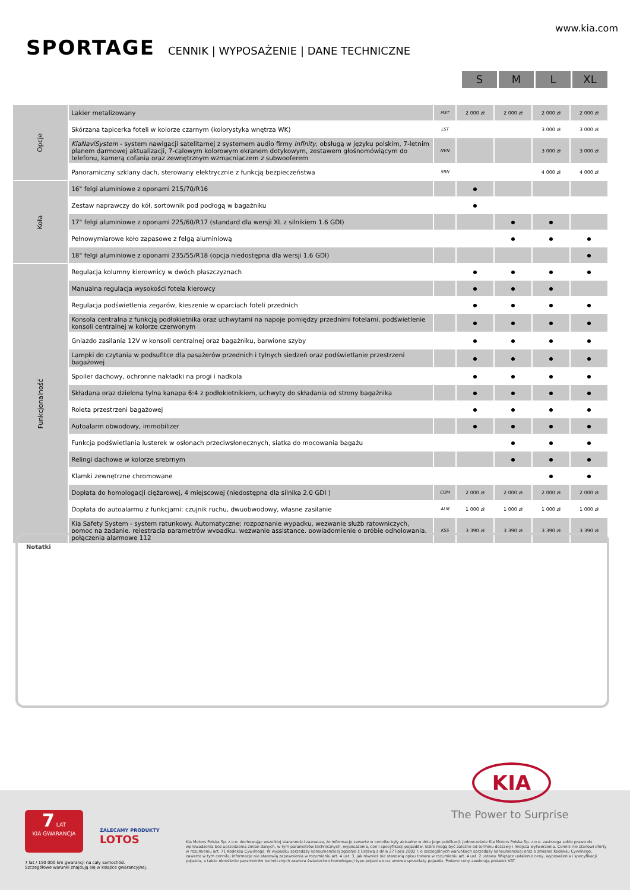www.kia.com
SPORTAGE CENNIK | WYPOSAŻENIE | DANE TECHNICZNE
S M L XL
| Opcje | Lakier metalizowany | MET | 2 000 zł | 2 000 zł | 2 000 zł | 2 000 zł |
| | Skórzana tapicerka foteli w kolorze czarnym (kolorystyka wnętrza WK) | LST | | | 3 000 zł | 3 000 zł |
| | KiaNaviSystem - system nawigacji satelitarnej z systemem audio firmy Infinity , obsługą w języku polskim, 7-letnim planem darmowej aktualizacji, 7-calowym kolorowym ekranem dotykowym, zestawem głośnomówiącym do telefonu, kamerą cofania oraz zewnętrznym wzmacniaczem z subwooferem | NVN | | | 3 000 zł | 3 000 zł |
| | Panoramiczny szklany dach, sterowany elektrycznie z funkcją bezpieczeństwa | SRN | | | 4 000 zł | 4 000 zł |
| Koła | 16" felgi aluminiowe z oponami 215/70/R16 | | ● | | | |
| | Zestaw naprawczy do kół, sortownik pod podłogą w bagażniku | | ● | | | |
| | 17" felgi aluminiowe z oponami 225/60/R17 (standard dla wersji XL z silnikiem 1.6 GDI) | | | ● | ● | |
| | Pełnowymiarowe koło zapasowe z felgą aluminiową | | | ● | ● | ● |
| | 18" felgi aluminiowe z oponami 235/55/R18 (opcja niedostępna dla wersji 1.6 GDI) | | | | | ● |
| Funkcjonalność | Regulacja kolumny kierownicy w dwóch płaszczyznach | | ● | ● | ● | ● |
| | Manualna regulacja wysokości fotela kierowcy | | ● | ● | ● | |
| | Regulacja podświetlenia zegarów, kieszenie w oparciach foteli przednich | | ● | ● | ● | ● |
| | Konsola centralna z funkcją podłokietnika oraz uchwytami na napoje pomiędzy przednimi fotelami, podświetlenie konsoli centralnej w kolorze czerwonym | | ● | ● | ● | ● |
| | Gniazdo zasilania 12V w konsoli centralnej oraz bagażniku, barwione szyby | | ● | ● | ● | ● |
| | Lampki do czytania w podsufitce dla pasażerów przednich i tylnych siedzeń oraz podświetlanie przestrzeni bagażowej | | ● | ● | ● | ● |
| | Spoiler dachowy, ochronne nakładki na progi i nadkola | | ● | ● | ● | ● |
| | Składana oraz dzielona tylna kanapa 6:4 z podłokietnikiem, uchwyty do składania od strony bagażnika | | ● | ● | ● | ● |
| | Roleta przestrzeni bagażowej | | ● | ● | ● | ● |
| | Autoalarm obwodowy, immobilizer | | ● | ● | ● | ● |
| | Funkcja podświetlania lusterek w osłonach przeciwsłonecznych, siatka do mocowania bagażu | | | ● | ● | ● |
| | Relingi dachowe w kolorze srebrnym | | | ● | ● | ● |
| | Klamki zewnętrzne chromowane | | | | ● | ● |
| | Dopłata do homologacji ciężarowej, 4 miejscowej (niedostępna dla silnika 2.0 GDI ) | COM | 2 000 zł | 2 000 zł | 2 000 zł | 2 000 zł |
| | Dopłata do autoalarmu z funkcjami: czujnik ruchu, dwuobwodowy, własne zasilanie | ALM | 1 000 zł | 1 000 zł | 1 000 zł | 1 000 zł |
| | Kia Safety System - system ratunkowy. Automatyczne: rozpoznanie wypadku, wezwanie służb ratowniczych, pomoc na żądanie, rejestracja parametrów wypadku, wezwanie assistance, powiadomienie o próbie odholowania, połączenia alarmowe 112 | KSS | 3 390 zł | 3 390 zł | 3 390 zł | 3 390 zł |
Notatki
KIA
The Power to Surprise
7 LAT
KIA GWARANCJA
ZALECAMY PRODUKTY
LOTOS
7 lat / 150 000 km gwarancji na cały samochód.
Szczegółowe warunki znajdują się w książce gwarancyjnej.
Kia Motors Polska Sp. z o.o. dochowując wszelkiej staranności zaznacza, że informacje zawarte w cenniku były aktualne w dniu jego publikacji. Jednocześnie Kia Motors Polska Sp. z o.o. zastrzega sobie prawo do wprowadzenia bez uprzedzenia zmian danych, w tym parametrów technicznych, wyposażenia, cen i specyfikacji pojazdów, które mogą być zależne od terminu dostawy i miejsca wytworzenia. Cennik nie stanowi oferty w rozumieniu art. 71 Kodeksu Cywilnego. W wypadku sprzedaży konsumenckiej zgodnie z Ustawą z dnia 27 lipca 2002 r. o szczególnych warunkach sprzedaży konsumenckiej oraz o zmianie Kodeksu Cywilnego, zawarte w tym cenniku informacje nie stanowią zapewnienia w rozumieniu art. 4 ust. 3, jak również nie stanowią opisu towaru w rozumieniu art. 4 ust. 2 ustawy. Wiążące ustalenie ceny, wyposażenia i specyfikacji pojazdu, a także określenie parametrów technicznych zawiera świadectwo homologacji typu pojazdu oraz umowa sprzedaży pojazdu. Podane ceny zawierają podatek VAT.